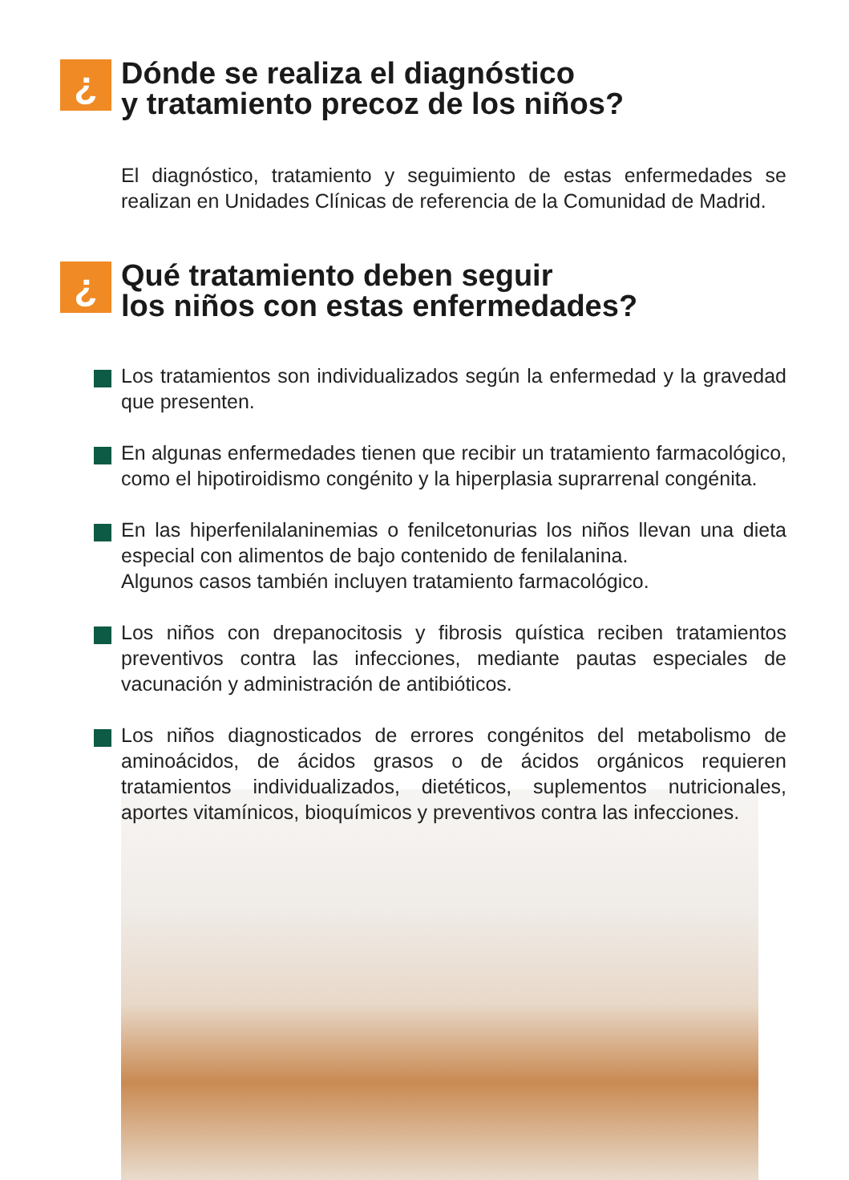¿ Dónde se realiza el diagnóstico
y tratamiento precoz de los niños?
El diagnóstico, tratamiento y seguimiento de estas enfermedades se realizan en Unidades Clínicas de referencia de la Comunidad de Madrid.
¿ Qué tratamiento deben seguir
los niños con estas enfermedades?
Los tratamientos son individualizados según la enfermedad y la gravedad que presenten.
En algunas enfermedades tienen que recibir un tratamiento farmacológico, como el hipotiroidismo congénito y la hiperplasia suprarrenal congénita.
En las hiperfenilalaninemias o fenilcetonurias los niños llevan una dieta especial con alimentos de bajo contenido de fenilalanina.
Algunos casos también incluyen tratamiento farmacológico.
Los niños con drepanocitosis y fibrosis quística reciben tratamientos preventivos contra las infecciones, mediante pautas especiales de vacunación y administración de antibióticos.
Los niños diagnosticados de errores congénitos del metabolismo de aminoácidos, de ácidos grasos o de ácidos orgánicos requieren tratamientos individualizados, dietéticos, suplementos nutricionales, aportes vitamínicos, bioquímicos y preventivos contra las infecciones.